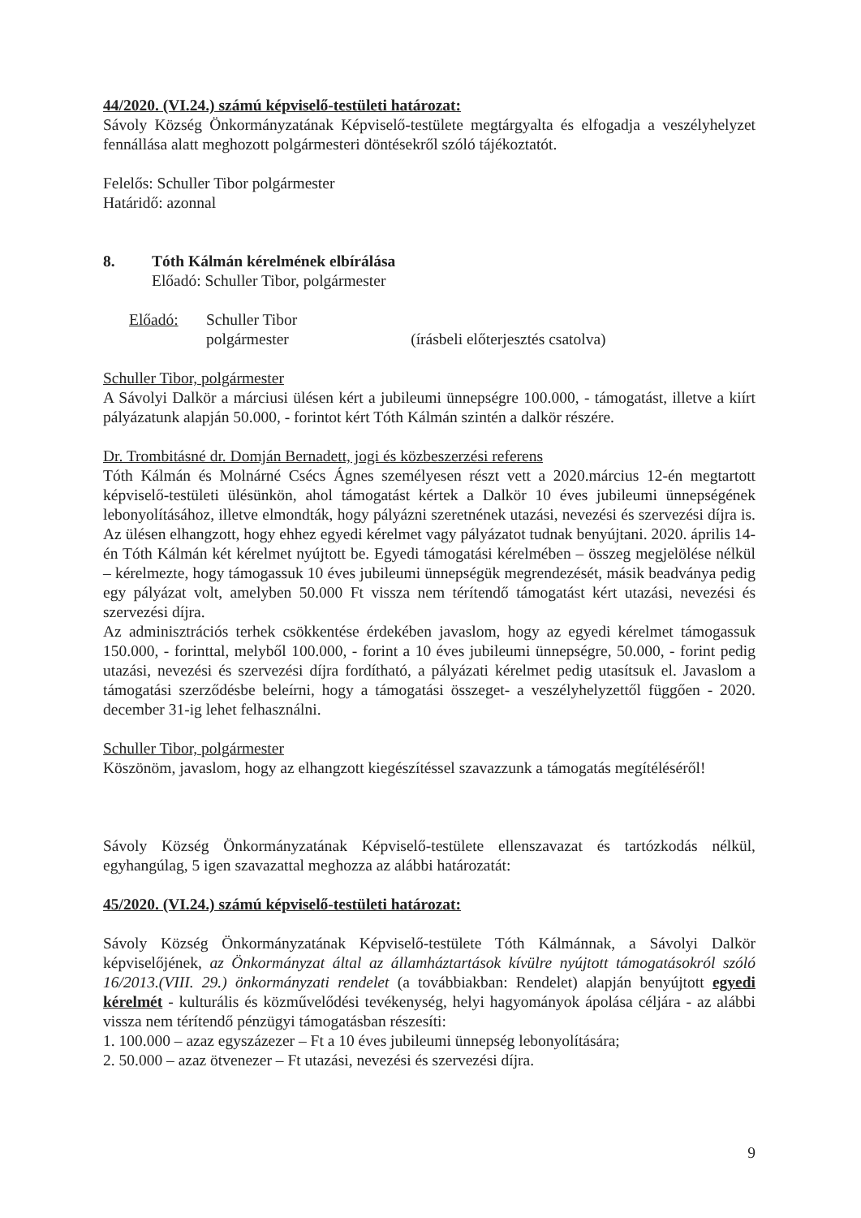44/2020. (VI.24.) számú képviselő-testületi határozat:
Sávoly Község Önkormányzatának Képviselő-testülete megtárgyalta és elfogadja a veszélyhelyzet fennállása alatt meghozott polgármesteri döntésekről szóló tájékoztatót.
Felelős: Schuller Tibor polgármester
Határidő: azonnal
8. Tóth Kálmán kérelmének elbírálása
Előadó: Schuller Tibor, polgármester
Előadó: Schuller Tibor
polgármester (írásbeli előterjesztés csatolva)
Schuller Tibor, polgármester
A Sávolyi Dalkör a márciusi ülésen kért a jubileumi ünnepségre 100.000, - támogatást, illetve a kiírt pályázatunk alapján 50.000, - forintot kért Tóth Kálmán szintén a dalkör részére.
Dr. Trombitásné dr. Domján Bernadett, jogi és közbeszerzési referens
Tóth Kálmán és Molnárné Csécs Ágnes személyesen részt vett a 2020.március 12-én megtartott képviselő-testületi ülésünkön, ahol támogatást kértek a Dalkör 10 éves jubileumi ünnepségének lebonyolításához, illetve elmondták, hogy pályázni szeretnének utazási, nevezési és szervezési díjra is. Az ülésen elhangzott, hogy ehhez egyedi kérelmet vagy pályázatot tudnak benyújtani. 2020. április 14-én Tóth Kálmán két kérelmet nyújtott be. Egyedi támogatási kérelmében – összeg megjelölése nélkül – kérelmezte, hogy támogassuk 10 éves jubileumi ünnepségük megrendezését, másik beadványa pedig egy pályázat volt, amelyben 50.000 Ft vissza nem térítendő támogatást kért utazási, nevezési és szervezési díjra.
Az adminisztrációs terhek csökkentése érdekében javaslom, hogy az egyedi kérelmet támogassuk 150.000, - forinttal, melyből 100.000, - forint a 10 éves jubileumi ünnepségre, 50.000, - forint pedig utazási, nevezési és szervezési díjra fordítható, a pályázati kérelmet pedig utasítsuk el. Javaslom a támogatási szerződésbe beleírni, hogy a támogatási összeget- a veszélyhelyzettől függően - 2020. december 31-ig lehet felhasználni.
Schuller Tibor, polgármester
Köszönöm, javaslom, hogy az elhangzott kiegészítéssel szavazzunk a támogatás megítéléséről!
Sávoly Község Önkormányzatának Képviselő-testülete ellenszavazat és tartózkodás nélkül, egyhangúlag, 5 igen szavazattal meghozza az alábbi határozatát:
45/2020. (VI.24.) számú képviselő-testületi határozat:
Sávoly Község Önkormányzatának Képviselő-testülete Tóth Kálmánnak, a Sávolyi Dalkör képviselőjének, az Önkormányzat által az államháztartások kívülre nyújtott támogatásokról szóló 16/2013.(VIII. 29.) önkormányzati rendelet (a továbbiakban: Rendelet) alapján benyújtott egyedi kérelmét - kulturális és közművelődési tevékenység, helyi hagyományok ápolása céljára - az alábbi vissza nem térítendő pénzügyi támogatásban részesíti:
1. 100.000 – azaz egyszázezer – Ft a 10 éves jubileumi ünnepség lebonyolítására;
2. 50.000 – azaz ötvenezer – Ft utazási, nevezési és szervezési díjra.
9